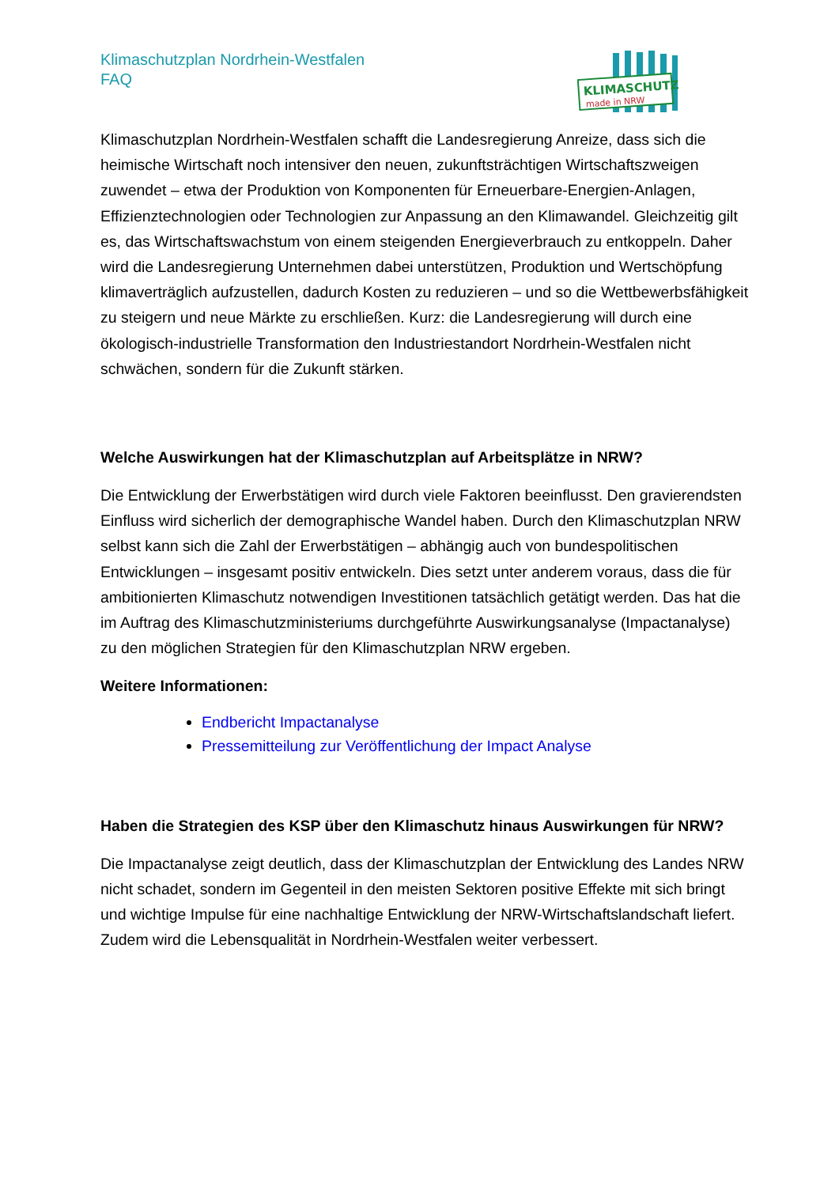Klimaschutzplan Nordrhein-Westfalen
FAQ
KLIMASCHUTZ
made in NRW
Klimaschutzplan Nordrhein-Westfalen schafft die Landesregierung Anreize, dass sich die heimische Wirtschaft noch intensiver den neuen, zukunftsträchtigen Wirtschaftszweigen zuwendet – etwa der Produktion von Komponenten für Erneuerbare-Energien-Anlagen, Effizienztechnologien oder Technologien zur Anpassung an den Klimawandel. Gleichzeitig gilt es, das Wirtschaftswachstum von einem steigenden Energieverbrauch zu entkoppeln. Daher wird die Landesregierung Unternehmen dabei unterstützen, Produktion und Wertschöpfung klimaverträglich aufzustellen, dadurch Kosten zu reduzieren – und so die Wettbewerbsfähigkeit zu steigern und neue Märkte zu erschließen. Kurz: die Landesregierung will durch eine ökologisch-industrielle Transformation den Industriestandort Nordrhein-Westfalen nicht schwächen, sondern für die Zukunft stärken.
Welche Auswirkungen hat der Klimaschutzplan auf Arbeitsplätze in NRW?
Die Entwicklung der Erwerbstätigen wird durch viele Faktoren beeinflusst. Den gravierendsten Einfluss wird sicherlich der demographische Wandel haben. Durch den Klimaschutzplan NRW selbst kann sich die Zahl der Erwerbstätigen – abhängig auch von bundespolitischen Entwicklungen – insgesamt positiv entwickeln. Dies setzt unter anderem voraus, dass die für ambitionierten Klimaschutz notwendigen Investitionen tatsächlich getätigt werden. Das hat die im Auftrag des Klimaschutzministeriums durchgeführte Auswirkungsanalyse (Impactanalyse) zu den möglichen Strategien für den Klimaschutzplan NRW ergeben.
Weitere Informationen:
Endbericht Impactanalyse
Pressemitteilung zur Veröffentlichung der Impact Analyse
Haben die Strategien des KSP über den Klimaschutz hinaus Auswirkungen für NRW?
Die Impactanalyse zeigt deutlich, dass der Klimaschutzplan der Entwicklung des Landes NRW nicht schadet, sondern im Gegenteil in den meisten Sektoren positive Effekte mit sich bringt und wichtige Impulse für eine nachhaltige Entwicklung der NRW-Wirtschaftslandschaft liefert. Zudem wird die Lebensqualität in Nordrhein-Westfalen weiter verbessert.